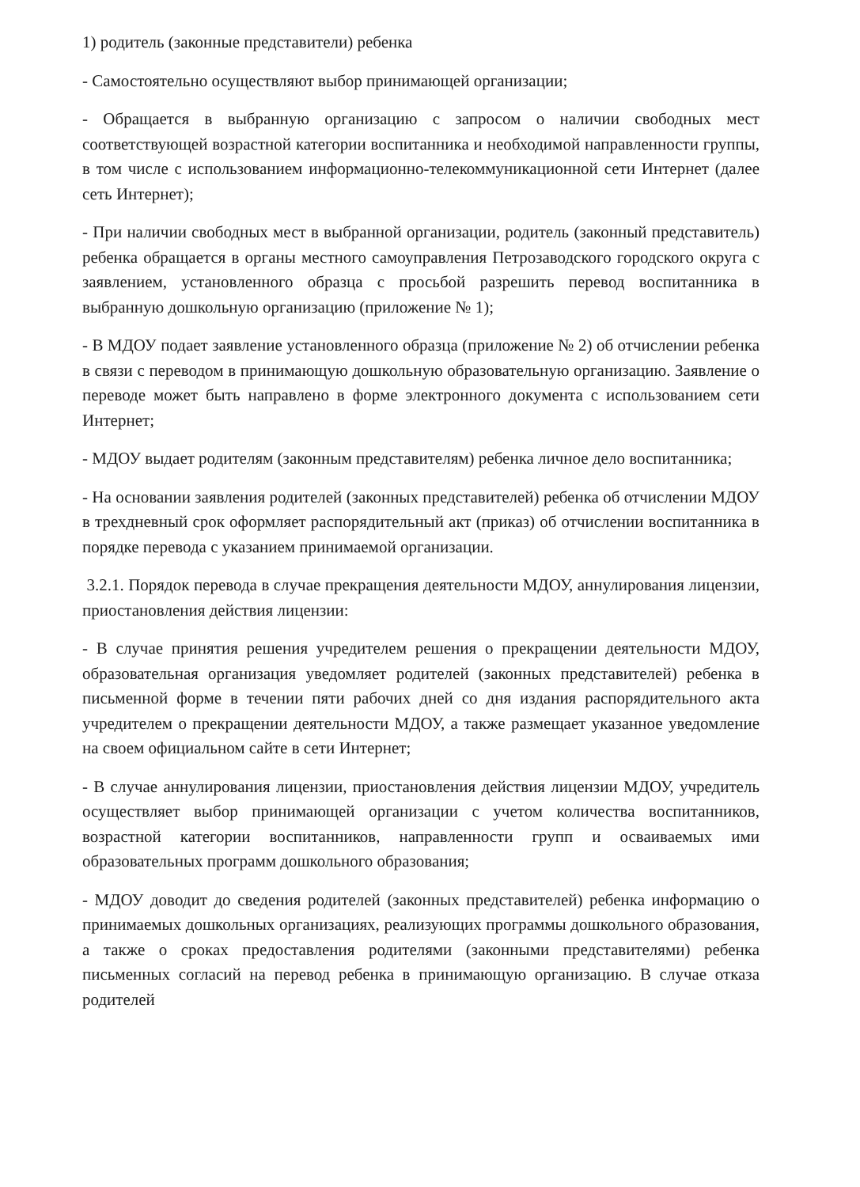1) родитель (законные представители) ребенка
- Самостоятельно осуществляют выбор принимающей организации;
- Обращается в выбранную организацию с запросом о наличии свободных мест соответствующей возрастной категории воспитанника и необходимой направленности группы, в том числе с использованием информационно-телекоммуникационной сети Интернет (далее сеть Интернет);
- При наличии свободных мест в выбранной организации, родитель (законный представитель) ребенка обращается в органы местного самоуправления Петрозаводского городского округа с заявлением, установленного образца с просьбой разрешить перевод воспитанника в выбранную дошкольную организацию (приложение № 1);
- В МДОУ подает заявление установленного образца (приложение № 2) об отчислении ребенка в связи с переводом в принимающую дошкольную образовательную организацию. Заявление о переводе может быть направлено в форме электронного документа с использованием сети Интернет;
- МДОУ выдает родителям (законным представителям) ребенка личное дело воспитанника;
- На основании заявления родителей (законных представителей) ребенка об отчислении МДОУ в трехдневный срок оформляет распорядительный акт (приказ) об отчислении воспитанника в порядке перевода с указанием принимаемой организации.
3.2.1. Порядок перевода в случае прекращения деятельности МДОУ, аннулирования лицензии, приостановления действия лицензии:
- В случае принятия решения учредителем решения о прекращении деятельности МДОУ, образовательная организация уведомляет родителей (законных представителей) ребенка в письменной форме в течении пяти рабочих дней со дня издания распорядительного акта учредителем о прекращении деятельности МДОУ, а также размещает указанное уведомление на своем официальном сайте в сети Интернет;
- В случае аннулирования лицензии, приостановления действия лицензии МДОУ, учредитель осуществляет выбор принимающей организации с учетом количества воспитанников, возрастной категории воспитанников, направленности групп и осваиваемых ими образовательных программ дошкольного образования;
- МДОУ доводит до сведения родителей (законных представителей) ребенка информацию о принимаемых дошкольных организациях, реализующих программы дошкольного образования, а также о сроках предоставления родителями (законными представителями) ребенка письменных согласий на перевод ребенка в принимающую организацию. В случае отказа родителей